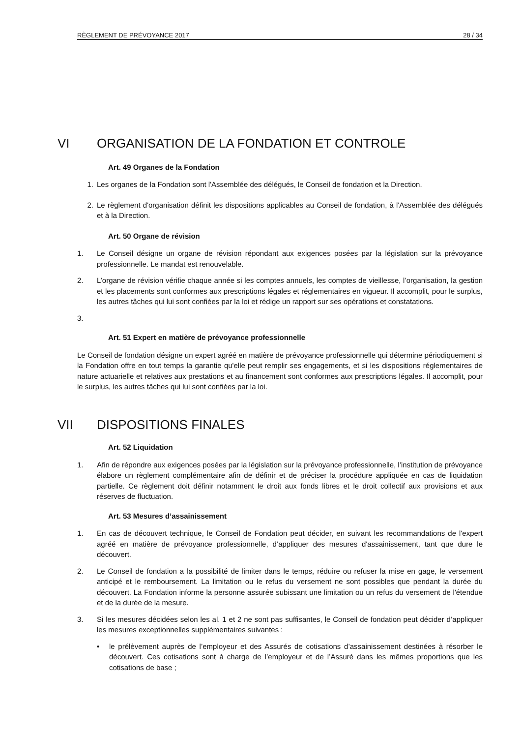RÈGLEMENT DE PRÉVOYANCE 2017 28 / 34
VI ORGANISATION DE LA FONDATION ET CONTROLE
Art. 49 Organes de la Fondation
1. Les organes de la Fondation sont l'Assemblée des délégués, le Conseil de fondation et la Direction.
2. Le règlement d'organisation définit les dispositions applicables au Conseil de fondation, à l'Assemblée des délégués et à la Direction.
Art. 50 Organe de révision
1. Le Conseil désigne un organe de révision répondant aux exigences posées par la législation sur la prévoyance professionnelle. Le mandat est renouvelable.
2. L’organe de révision vérifie chaque année si les comptes annuels, les comptes de vieillesse, l’organisation, la gestion et les placements sont conformes aux prescriptions légales et réglementaires en vigueur. Il accomplit, pour le surplus, les autres tâches qui lui sont confiées par la loi et rédige un rapport sur ses opérations et constatations.
3.
Art. 51 Expert en matière de prévoyance professionnelle
Le Conseil de fondation désigne un expert agréé en matière de prévoyance professionnelle qui détermine périodiquement si la Fondation offre en tout temps la garantie qu'elle peut remplir ses engagements, et si les dispositions réglementaires de nature actuarielle et relatives aux prestations et au financement sont conformes aux prescriptions légales. Il accomplit, pour le surplus, les autres tâches qui lui sont confiées par la loi.
VII DISPOSITIONS FINALES
Art. 52 Liquidation
1. Afin de répondre aux exigences posées par la législation sur la prévoyance professionnelle, l’institution de prévoyance élabore un règlement complémentaire afin de définir et de préciser la procédure appliquée en cas de liquidation partielle. Ce règlement doit définir notamment le droit aux fonds libres et le droit collectif aux provisions et aux réserves de fluctuation.
Art. 53 Mesures d’assainissement
1. En cas de découvert technique, le Conseil de Fondation peut décider, en suivant les recommandations de l'expert agréé en matière de prévoyance professionnelle, d’appliquer des mesures d'assainissement, tant que dure le découvert.
2. Le Conseil de fondation a la possibilité de limiter dans le temps, réduire ou refuser la mise en gage, le versement anticipé et le remboursement. La limitation ou le refus du versement ne sont possibles que pendant la durée du découvert. La Fondation informe la personne assurée subissant une limitation ou un refus du versement de l'étendue et de la durée de la mesure.
3. Si les mesures décidées selon les al. 1 et 2 ne sont pas suffisantes, le Conseil de fondation peut décider d’appliquer les mesures exceptionnelles supplémentaires suivantes :
• le prélèvement auprès de l’employeur et des Assurés de cotisations d’assainissement destinées à résorber le découvert. Ces cotisations sont à charge de l’employeur et de l’Assuré dans les mêmes proportions que les cotisations de base ;